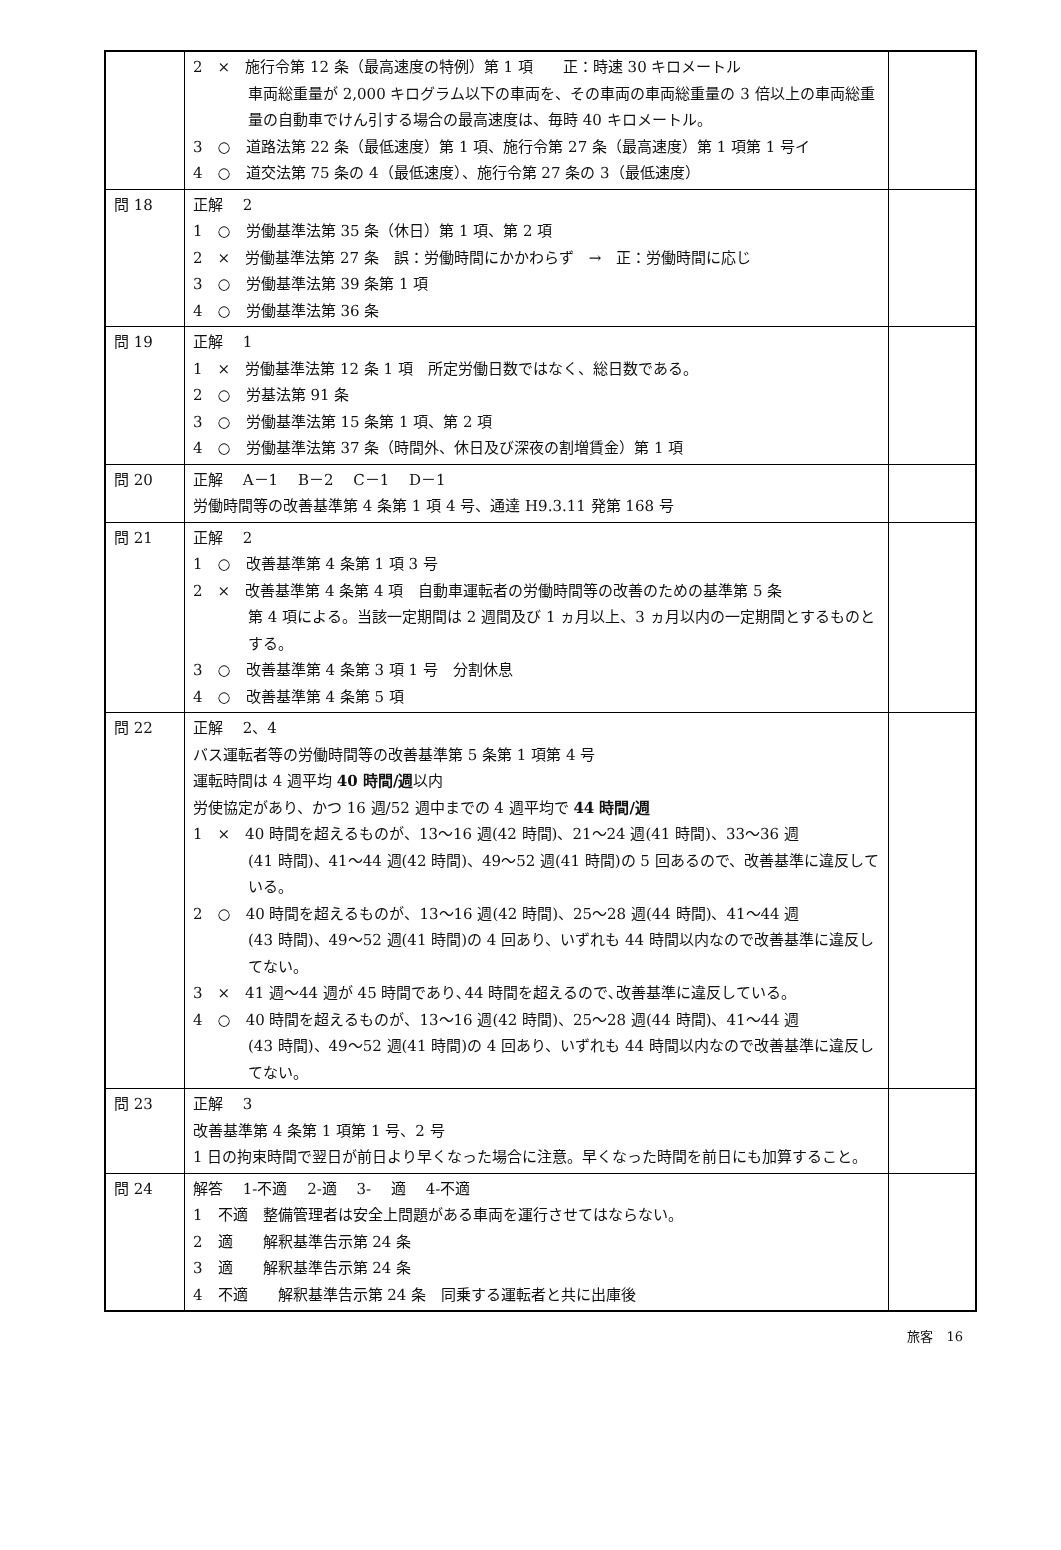| | 2 × 施行令第 12 条（最高速度の特例）第 1 項 正：時速 30 キロメートル 車両総重量が 2,000 キログラム以下の車両を、その車両の車両総重量の 3 倍以上の車両総重量の自動車でけん引する場合の最高速度は、毎時 40 キロメートル。 3 ○ 道路法第 22 条（最低速度）第 1 項、施行令第 27 条（最高速度）第 1 項第 1 号イ 4 ○ 道交法第 75 条の 4（最低速度）、施行令第 27 条の 3（最低速度） | |
| 問 18 | 正解 2 1 ○ 労働基準法第 35 条（休日）第 1 項、第 2 項 2 × 労働基準法第 27 条 誤：労働時間にかかわらず → 正：労働時間に応じ 3 ○ 労働基準法第 39 条第 1 項 4 ○ 労働基準法第 36 条 | |
| 問 19 | 正解 1 1 × 労働基準法第 12 条 1 項 所定労働日数ではなく、総日数である。 2 ○ 労基法第 91 条 3 ○ 労働基準法第 15 条第 1 項、第 2 項 4 ○ 労働基準法第 37 条（時間外、休日及び深夜の割増賃金）第 1 項 | |
| 問 20 | 正解 A－1 B－2 C－1 D－1 労働時間等の改善基準第 4 条第 1 項 4 号、通達 H9.3.11 発第 168 号 | |
| 問 21 | 正解 2 1 ○ 改善基準第 4 条第 1 項 3 号 2 × 改善基準第 4 条第 4 項 自動車運転者の労働時間等の改善のための基準第 5 条 第 4 項による。当該一定期間は 2 週間及び 1 ヵ月以上、3 ヵ月以内の一定期間とするものとする。 3 ○ 改善基準第 4 条第 3 項 1 号 分割休息 4 ○ 改善基準第 4 条第 5 項 | |
| 問 22 | 正解 2、4 バス運転者等の労働時間等の改善基準第 5 条第 1 項第 4 号 運転時間は 4 週平均 40 時間/週 以内 労使協定があり、かつ 16 週/52 週中までの 4 週平均で 44 時間/週 1 × 40 時間を超えるものが、13～16 週(42 時間)、21～24 週(41 時間)、33～36 週 (41 時間)、41～44 週(42 時間)、49～52 週(41 時間)の 5 回あるので、改善基準に違反している。 2 ○ 40 時間を超えるものが、13～16 週(42 時間)、25～28 週(44 時間)、41～44 週 (43 時間)、49～52 週(41 時間)の 4 回あり、いずれも 44 時間以内なので改善基準に違反してない。 3 × 41 週～44 週が 45 時間であり､44 時間を超えるので､改善基準に違反している。 4 ○ 40 時間を超えるものが、13～16 週(42 時間)、25～28 週(44 時間)、41～44 週 (43 時間)、49～52 週(41 時間)の 4 回あり、いずれも 44 時間以内なので改善基準に違反してない。 | |
| 問 23 | 正解 3 改善基準第 4 条第 1 項第 1 号、2 号 1 日の拘束時間で翌日が前日より早くなった場合に注意。早くなった時間を前日にも加算すること。 | |
| 問 24 | 解答 1-不適 2-適 3- 適 4-不適 1 不適 整備管理者は安全上問題がある車両を運行させてはならない。 2 適 解釈基準告示第 24 条 3 適 解釈基準告示第 24 条 4 不適 解釈基準告示第 24 条 同乗する運転者と共に出庫後 | |
旅客　16